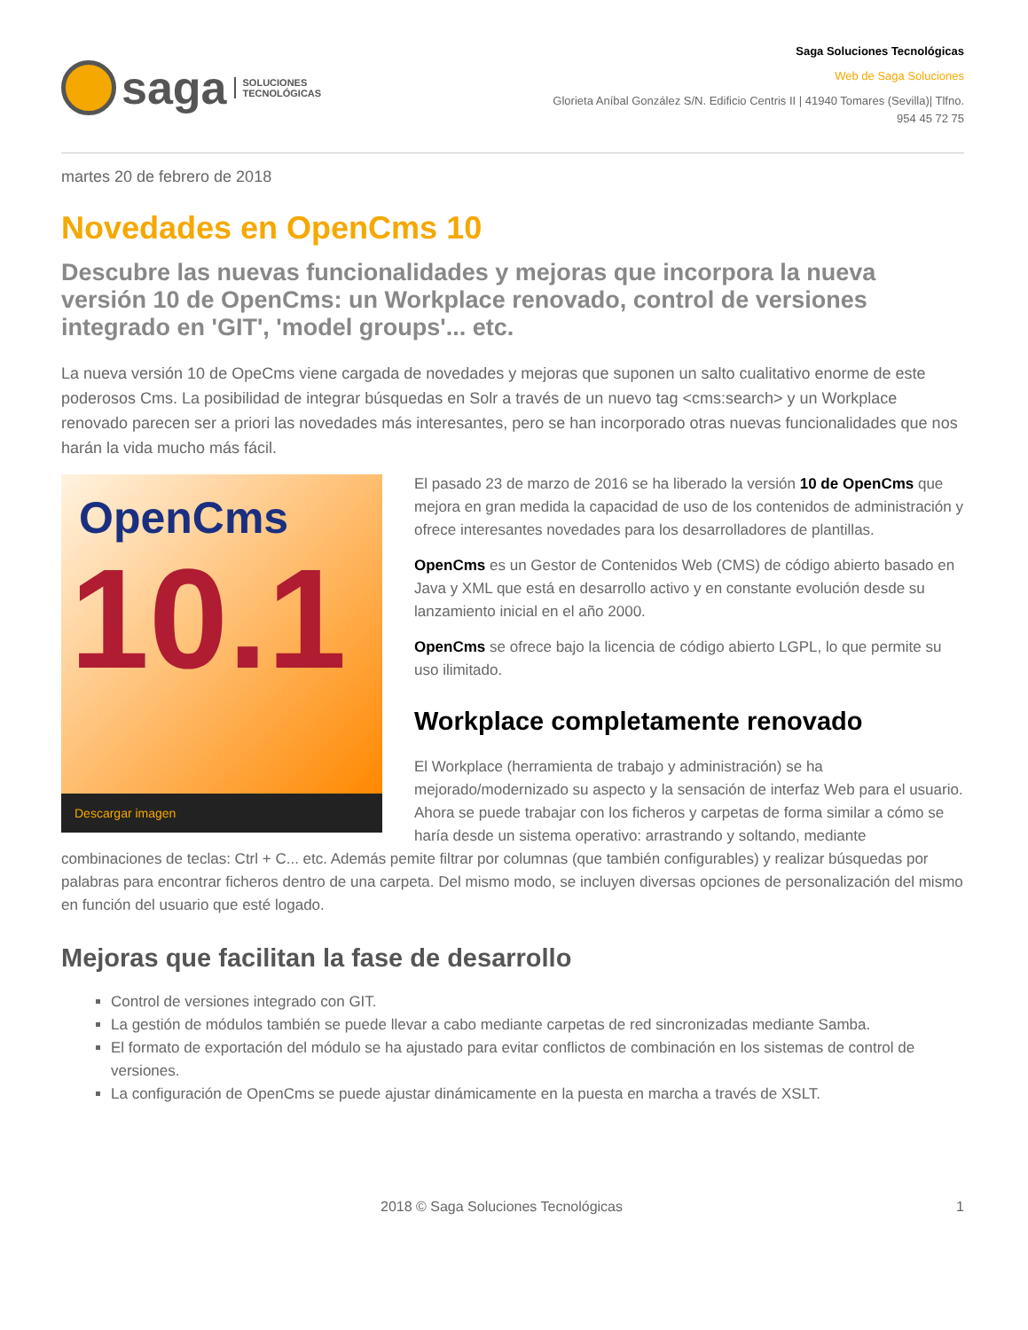saga
SOLUCIONES
TECNOLÓGICAS
Saga Soluciones Tecnológicas
Web de Saga Soluciones
Glorieta Aníbal González S/N. Edificio Centris II | 41940 Tomares (Sevilla)| Tlfno.
954 45 72 75
martes 20 de febrero de 2018
Novedades en OpenCms 10
Descubre las nuevas funcionalidades y mejoras que incorpora la nueva versión 10 de OpenCms: un Workplace renovado, control de versiones integrado en 'GIT', 'model groups'... etc.
La nueva versión 10 de OpeCms viene cargada de novedades y mejoras que suponen un salto cualitativo enorme de este poderosos Cms. La posibilidad de integrar búsquedas en Solr a través de un nuevo tag <cms:search> y un Workplace renovado parecen ser a priori las novedades más interesantes, pero se han incorporado otras nuevas funcionalidades que nos harán la vida mucho más fácil.
OpenCms
10.1
Descargar imagen
El pasado 23 de marzo de 2016 se ha liberado la versión 10 de OpenCms que mejora en gran medida la capacidad de uso de los contenidos de administración y ofrece interesantes novedades para los desarrolladores de plantillas.
OpenCms es un Gestor de Contenidos Web (CMS) de código abierto basado en Java y XML que está en desarrollo activo y en constante evolución desde su lanzamiento inicial en el año 2000.
OpenCms se ofrece bajo la licencia de código abierto LGPL, lo que permite su uso ilimitado.
Workplace completamente renovado
El Workplace (herramienta de trabajo y administración) se ha mejorado/modernizado su aspecto y la sensación de interfaz Web para el usuario. Ahora se puede trabajar con los ficheros y carpetas de forma similar a cómo se haría desde un sistema operativo: arrastrando y soltando, mediante combinaciones de teclas: Ctrl + C... etc. Además pemite filtrar por columnas (que también configurables) y realizar búsquedas por palabras para encontrar ficheros dentro de una carpeta. Del mismo modo, se incluyen diversas opciones de personalización del mismo en función del usuario que esté logado.
Mejoras que facilitan la fase de desarrollo
Control de versiones integrado con GIT.
La gestión de módulos también se puede llevar a cabo mediante carpetas de red sincronizadas mediante Samba.
El formato de exportación del módulo se ha ajustado para evitar conflictos de combinación en los sistemas de control de versiones.
La configuración de OpenCms se puede ajustar dinámicamente en la puesta en marcha a través de XSLT.
2018 © Saga Soluciones Tecnológicas 1